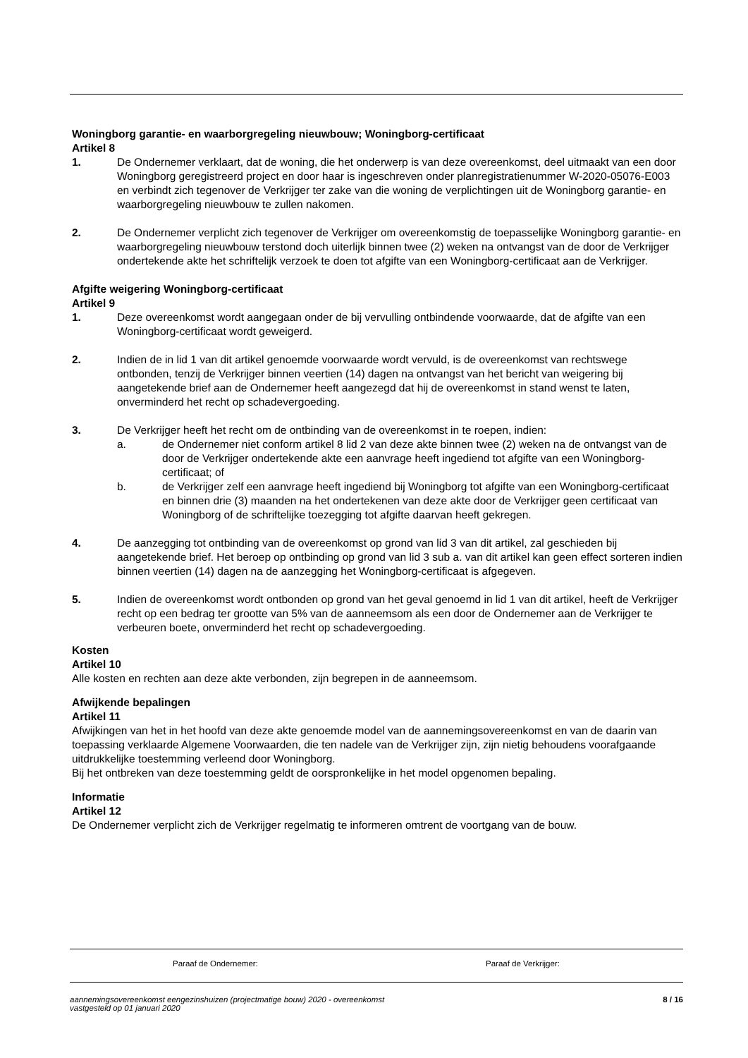Woningborg garantie- en waarborgregeling nieuwbouw; Woningborg-certificaat
Artikel 8
1. De Ondernemer verklaart, dat de woning, die het onderwerp is van deze overeenkomst, deel uitmaakt van een door Woningborg geregistreerd project en door haar is ingeschreven onder planregistratienummer W-2020-05076-E003 en verbindt zich tegenover de Verkrijger ter zake van die woning de verplichtingen uit de Woningborg garantie- en waarborgregeling nieuwbouw te zullen nakomen.
2. De Ondernemer verplicht zich tegenover de Verkrijger om overeenkomstig de toepasselijke Woningborg garantie- en waarborgregeling nieuwbouw terstond doch uiterlijk binnen twee (2) weken na ontvangst van de door de Verkrijger ondertekende akte het schriftelijk verzoek te doen tot afgifte van een Woningborg-certificaat aan de Verkrijger.
Afgifte weigering Woningborg-certificaat
Artikel 9
1. Deze overeenkomst wordt aangegaan onder de bij vervulling ontbindende voorwaarde, dat de afgifte van een Woningborg-certificaat wordt geweigerd.
2. Indien de in lid 1 van dit artikel genoemde voorwaarde wordt vervuld, is de overeenkomst van rechtswege ontbonden, tenzij de Verkrijger binnen veertien (14) dagen na ontvangst van het bericht van weigering bij aangetekende brief aan de Ondernemer heeft aangezegd dat hij de overeenkomst in stand wenst te laten, onverminderd het recht op schadevergoeding.
3. De Verkrijger heeft het recht om de ontbinding van de overeenkomst in te roepen, indien:
a. de Ondernemer niet conform artikel 8 lid 2 van deze akte binnen twee (2) weken na de ontvangst van de door de Verkrijger ondertekende akte een aanvrage heeft ingediend tot afgifte van een Woningborg-certificaat; of
b. de Verkrijger zelf een aanvrage heeft ingediend bij Woningborg tot afgifte van een Woningborg-certificaat en binnen drie (3) maanden na het ondertekenen van deze akte door de Verkrijger geen certificaat van Woningborg of de schriftelijke toezegging tot afgifte daarvan heeft gekregen.
4. De aanzegging tot ontbinding van de overeenkomst op grond van lid 3 van dit artikel, zal geschieden bij aangetekende brief. Het beroep op ontbinding op grond van lid 3 sub a. van dit artikel kan geen effect sorteren indien binnen veertien (14) dagen na de aanzegging het Woningborg-certificaat is afgegeven.
5. Indien de overeenkomst wordt ontbonden op grond van het geval genoemd in lid 1 van dit artikel, heeft de Verkrijger recht op een bedrag ter grootte van 5% van de aanneemsom als een door de Ondernemer aan de Verkrijger te verbeuren boete, onverminderd het recht op schadevergoeding.
Kosten
Artikel 10
Alle kosten en rechten aan deze akte verbonden, zijn begrepen in de aanneemsom.
Afwijkende bepalingen
Artikel 11
Afwijkingen van het in het hoofd van deze akte genoemde model van de aannemingsovereenkomst en van de daarin van toepassing verklaarde Algemene Voorwaarden, die ten nadele van de Verkrijger zijn, zijn nietig behoudens voorafgaande uitdrukkelijke toestemming verleend door Woningborg.
Bij het ontbreken van deze toestemming geldt de oorspronkelijke in het model opgenomen bepaling.
Informatie
Artikel 12
De Ondernemer verplicht zich de Verkrijger regelmatig te informeren omtrent de voortgang van de bouw.
Paraaf de Ondernemer: Paraaf de Verkrijger:
aannemingsovereenkomst eengezinshuizen (projectmatige bouw) 2020 - overeenkomst
vastgesteld op 01 januari 2020 8 / 16